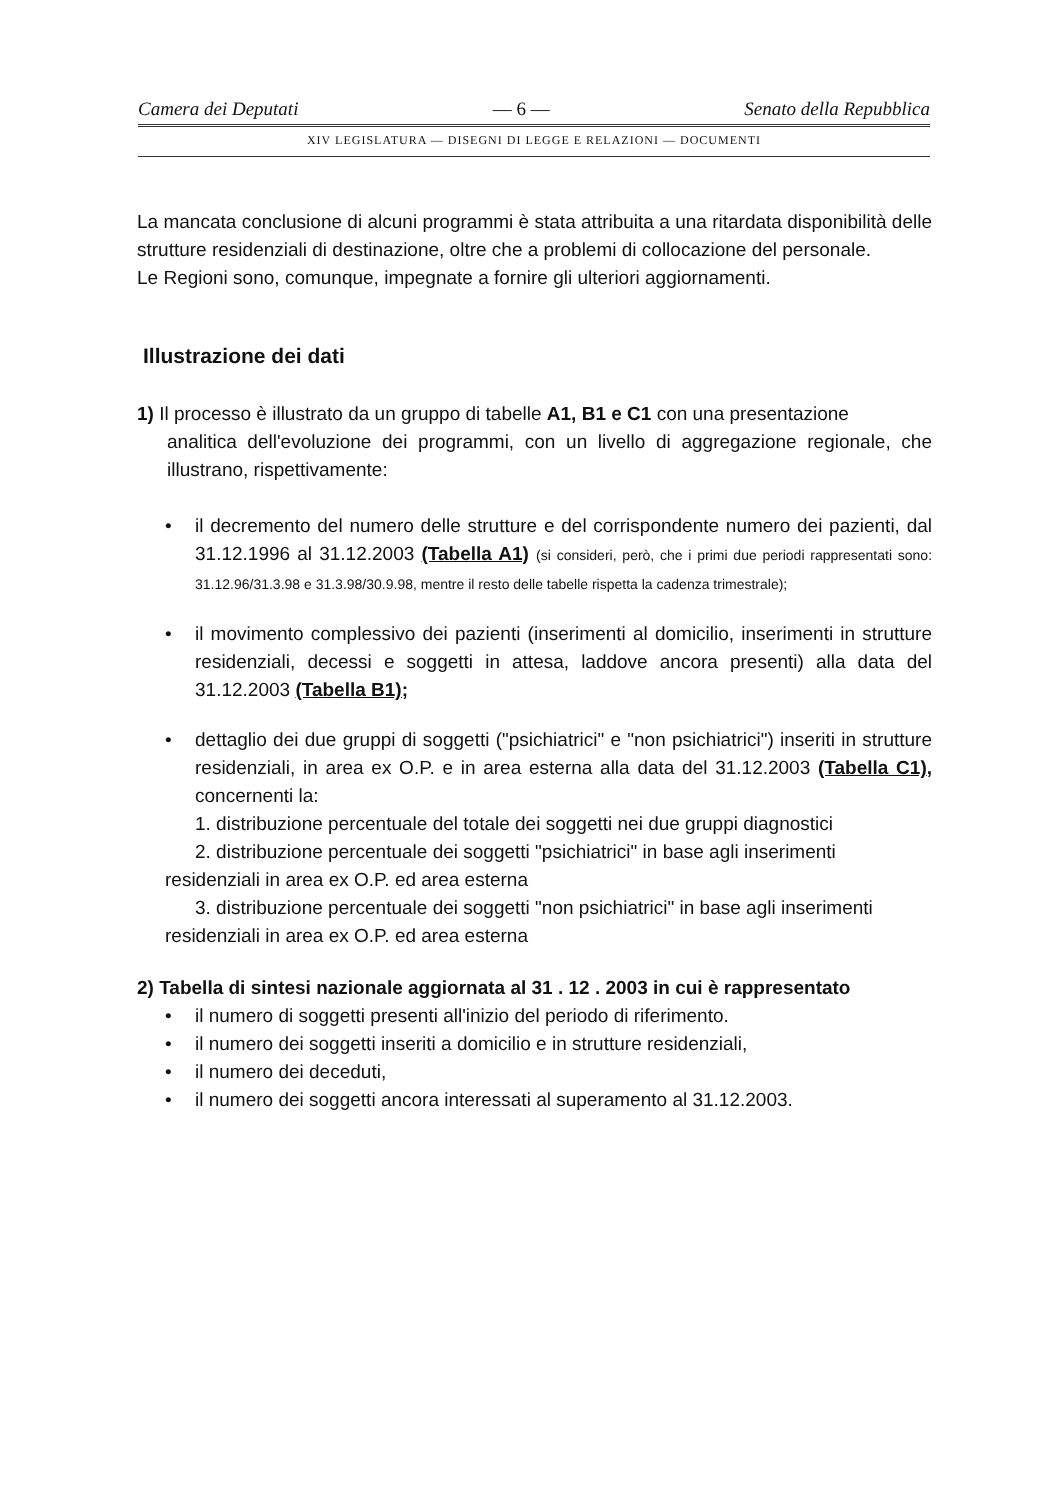Camera dei Deputati — 6 — Senato della Repubblica
XIV LEGISLATURA — DISEGNI DI LEGGE E RELAZIONI — DOCUMENTI
La mancata conclusione di alcuni programmi è stata attribuita a una ritardata disponibilità delle strutture residenziali di destinazione, oltre che a problemi di collocazione del personale.
Le Regioni sono, comunque, impegnate a fornire gli ulteriori aggiornamenti.
Illustrazione dei dati
1) Il processo è illustrato da un gruppo di tabelle A1, B1 e C1 con una presentazione
analitica dell'evoluzione dei programmi, con un livello di aggregazione regionale, che illustrano, rispettivamente:
• il decremento del numero delle strutture e del corrispondente numero dei pazienti, dal 31.12.1996 al 31.12.2003 (Tabella A1) (si consideri, però, che i primi due periodi rappresentati sono: 31.12.96/31.3.98 e 31.3.98/30.9.98, mentre il resto delle tabelle rispetta la cadenza trimestrale);
• il movimento complessivo dei pazienti (inserimenti al domicilio, inserimenti in strutture residenziali, decessi e soggetti in attesa, laddove ancora presenti) alla data del 31.12.2003 (Tabella B1);
• dettaglio dei due gruppi di soggetti ("psichiatrici" e "non psichiatrici") inseriti in strutture residenziali, in area ex O.P. e in area esterna alla data del 31.12.2003 (Tabella C1), concernenti la:
1. distribuzione percentuale del totale dei soggetti nei due gruppi diagnostici
2. distribuzione percentuale dei soggetti "psichiatrici" in base agli inserimenti
residenziali in area ex O.P. ed area esterna
3. distribuzione percentuale dei soggetti "non psichiatrici" in base agli inserimenti
residenziali in area ex O.P. ed area esterna
2) Tabella di sintesi nazionale aggiornata al 31 . 12 . 2003 in cui è rappresentato
• il numero di soggetti presenti all'inizio del periodo di riferimento.
• il numero dei soggetti inseriti a domicilio e in strutture residenziali,
• il numero dei deceduti,
• il numero dei soggetti ancora interessati al superamento al 31.12.2003.